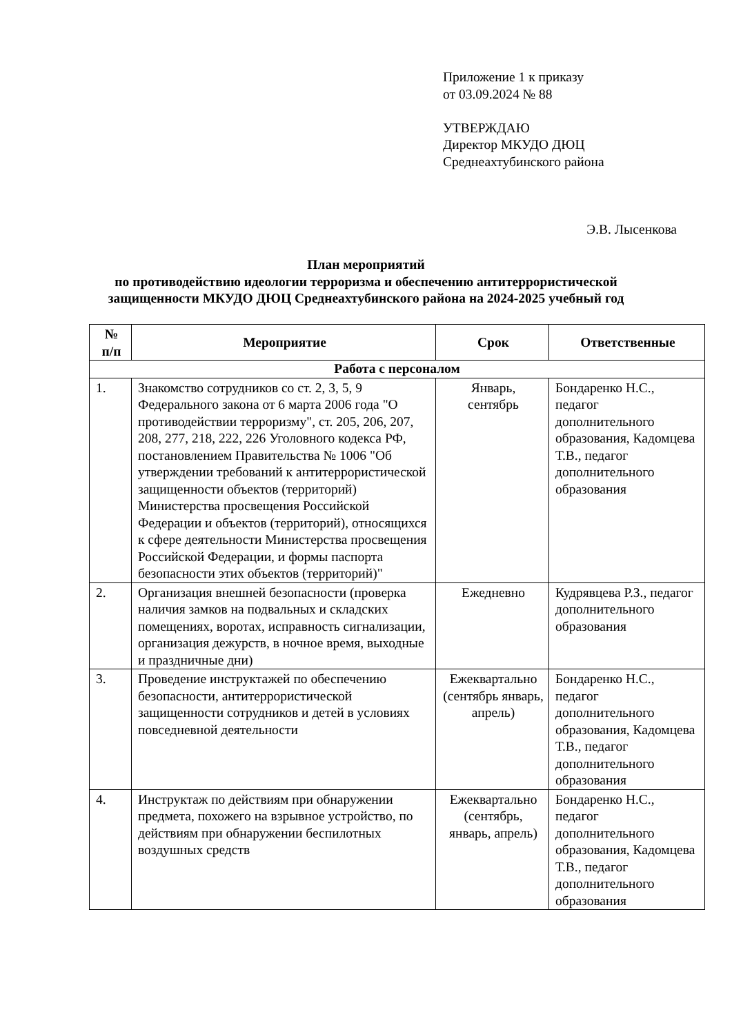Приложение 1 к приказу
от 03.09.2024 № 88
УТВЕРЖДАЮ
Директор МКУДО ДЮЦ
Среднеахтубинского района
Э.В. Лысенкова
План мероприятий
по противодействию идеологии терроризма и обеспечению антитеррористической
защищенности МКУДО ДЮЦ Среднеахтубинского района на 2024-2025 учебный год
| № п/п | Мероприятие | Срок | Ответственные |
| --- | --- | --- | --- |
| Работа с персоналом | | | |
| 1. | Знакомство сотрудников со ст. 2, 3, 5, 9 Федерального закона от 6 марта 2006 года "О противодействии терроризму", ст. 205, 206, 207, 208, 277, 218, 222, 226 Уголовного кодекса РФ, постановлением Правительства № 1006 "Об утверждении требований к антитеррористической защищенности объектов (территорий) Министерства просвещения Российской Федерации и объектов (территорий), относящихся к сфере деятельности Министерства просвещения Российской Федерации, и формы паспорта безопасности этих объектов (территорий)" | Январь, сентябрь | Бондаренко Н.С., педагог дополнительного образования, Кадомцева Т.В., педагог дополнительного образования |
| 2. | Организация внешней безопасности (проверка наличия замков на подвальных и складских помещениях, воротах, исправность сигнализации, организация дежурств, в ночное время, выходные и праздничные дни) | Ежедневно | Кудрявцева Р.З., педагог дополнительного образования |
| 3. | Проведение инструктажей по обеспечению безопасности, антитеррористической защищенности сотрудников и детей в условиях повседневной деятельности | Ежеквартально (сентябрь январь, апрель) | Бондаренко Н.С., педагог дополнительного образования, Кадомцева Т.В., педагог дополнительного образования |
| 4. | Инструктаж по действиям при обнаружении предмета, похожего на взрывное устройство, по действиям при обнаружении беспилотных воздушных средств | Ежеквартально (сентябрь, январь, апрель) | Бондаренко Н.С., педагог дополнительного образования, Кадомцева Т.В., педагог дополнительного образования |